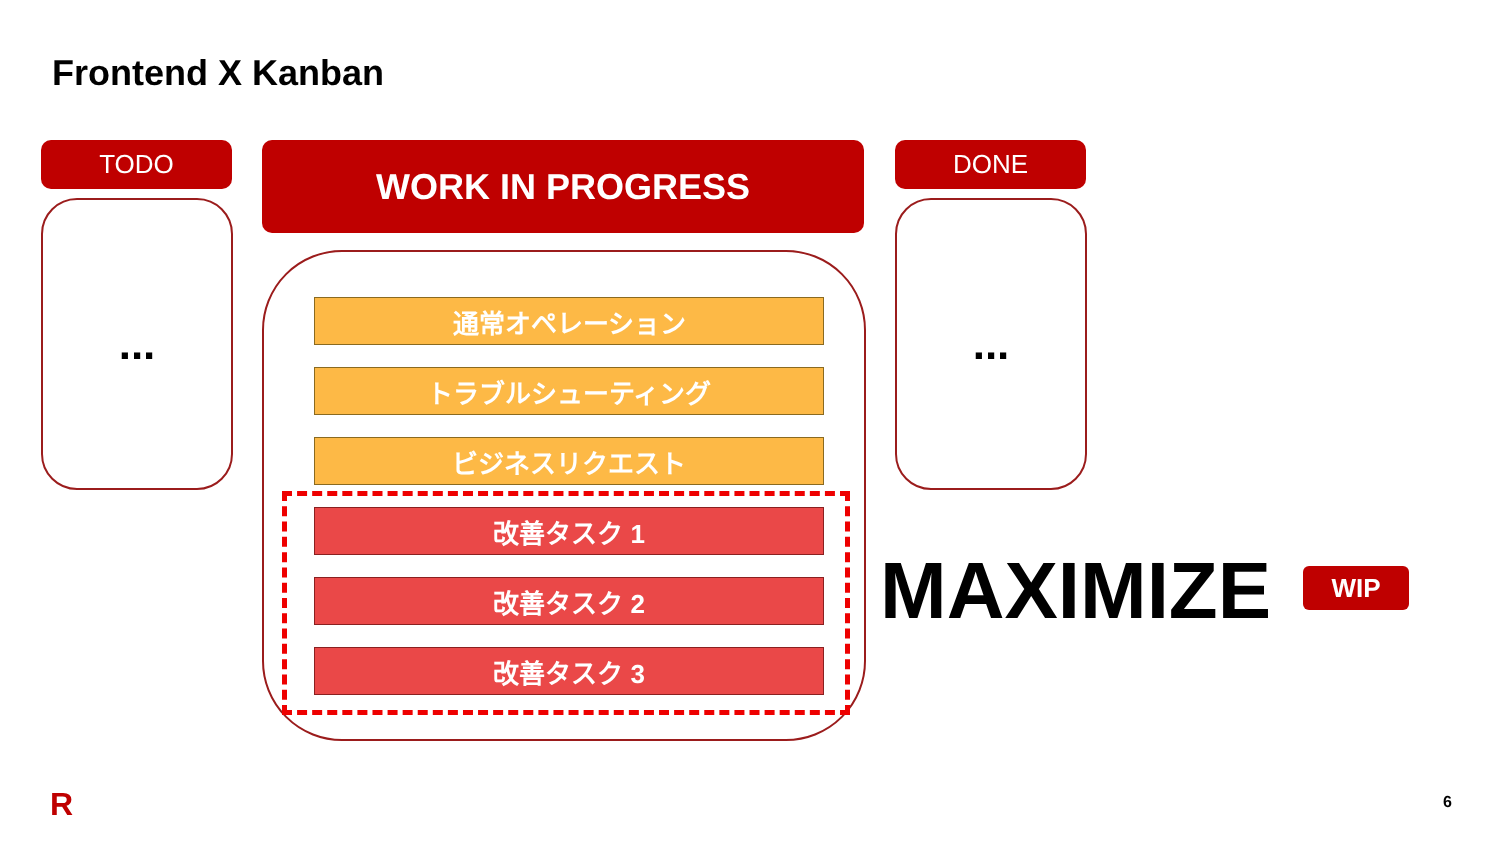Frontend X Kanban
TODO
...
WORK IN PROGRESS DONE
...
通常オペレーション
トラブルシューティング
ビジネスリクエスト
改善タスク 1
改善タスク 2
改善タスク 3
MAXIMIZE WIP
R 6